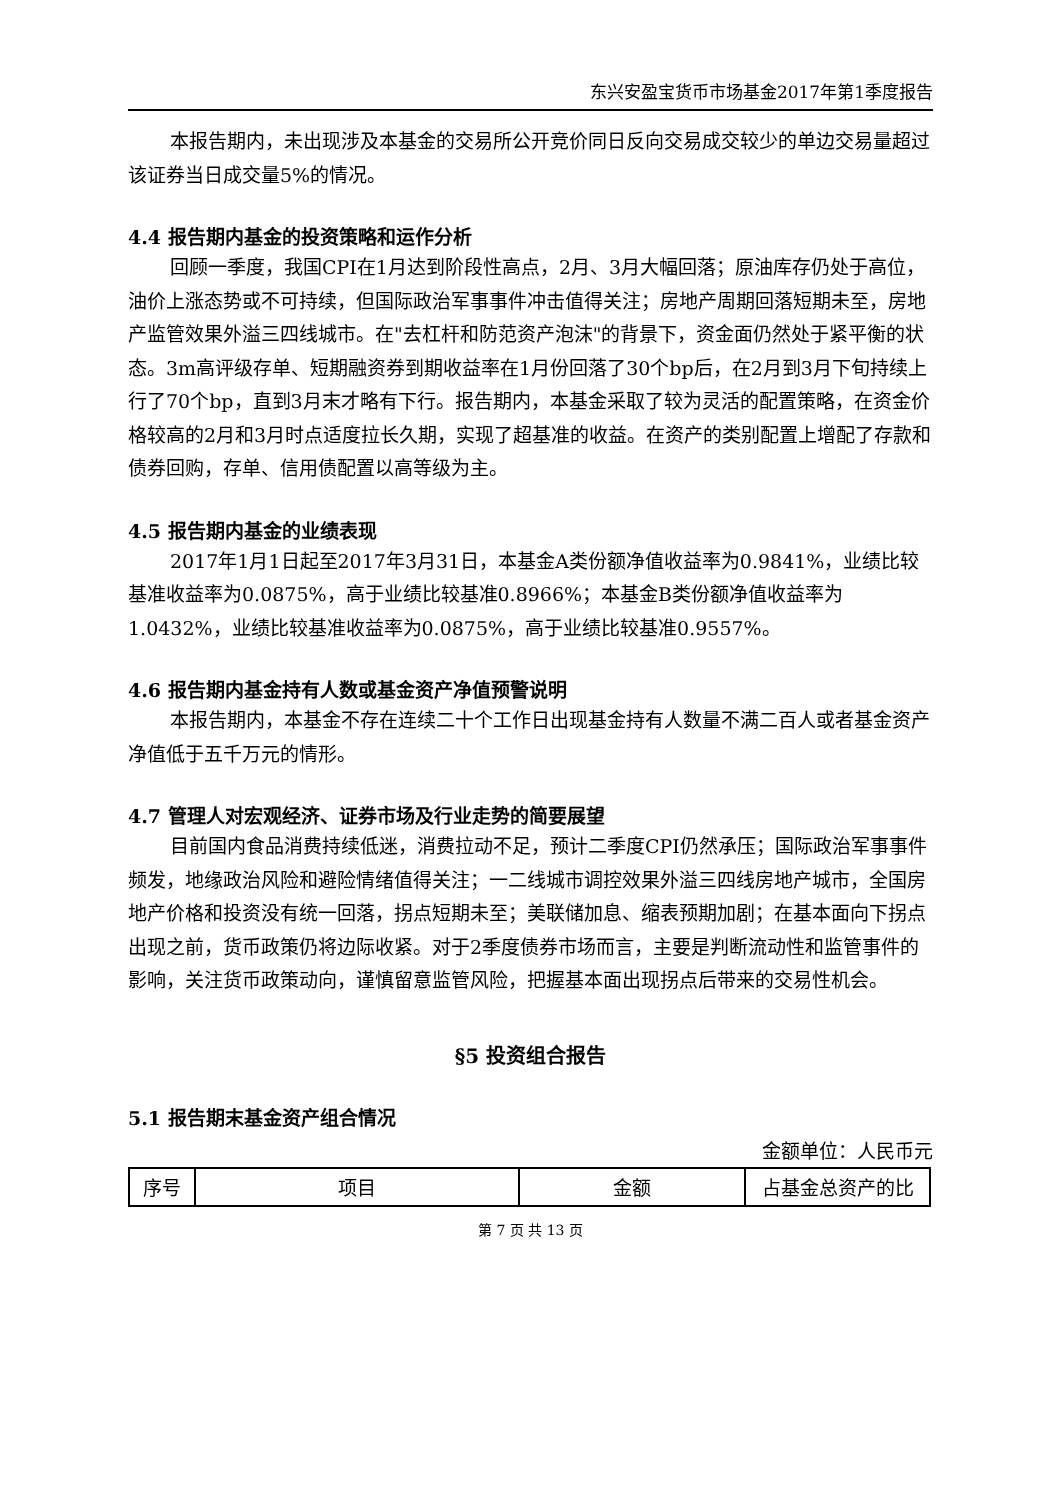东兴安盈宝货币市场基金2017年第1季度报告
本报告期内，未出现涉及本基金的交易所公开竞价同日反向交易成交较少的单边交易量超过该证券当日成交量5%的情况。
4.4 报告期内基金的投资策略和运作分析
回顾一季度，我国CPI在1月达到阶段性高点，2月、3月大幅回落；原油库存仍处于高位，油价上涨态势或不可持续，但国际政治军事事件冲击值得关注；房地产周期回落短期未至，房地产监管效果外溢三四线城市。在"去杠杆和防范资产泡沫"的背景下，资金面仍然处于紧平衡的状态。3m高评级存单、短期融资券到期收益率在1月份回落了30个bp后，在2月到3月下旬持续上行了70个bp，直到3月末才略有下行。报告期内，本基金采取了较为灵活的配置策略，在资金价格较高的2月和3月时点适度拉长久期，实现了超基准的收益。在资产的类别配置上增配了存款和债券回购，存单、信用债配置以高等级为主。
4.5 报告期内基金的业绩表现
2017年1月1日起至2017年3月31日，本基金A类份额净值收益率为0.9841%，业绩比较基准收益率为0.0875%，高于业绩比较基准0.8966%；本基金B类份额净值收益率为1.0432%，业绩比较基准收益率为0.0875%，高于业绩比较基准0.9557%。
4.6 报告期内基金持有人数或基金资产净值预警说明
本报告期内，本基金不存在连续二十个工作日出现基金持有人数量不满二百人或者基金资产净值低于五千万元的情形。
4.7 管理人对宏观经济、证券市场及行业走势的简要展望
目前国内食品消费持续低迷，消费拉动不足，预计二季度CPI仍然承压；国际政治军事事件频发，地缘政治风险和避险情绪值得关注；一二线城市调控效果外溢三四线房地产城市，全国房地产价格和投资没有统一回落，拐点短期未至；美联储加息、缩表预期加剧；在基本面向下拐点出现之前，货币政策仍将边际收紧。对于2季度债券市场而言，主要是判断流动性和监管事件的影响，关注货币政策动向，谨慎留意监管风险，把握基本面出现拐点后带来的交易性机会。
§5 投资组合报告
5.1 报告期末基金资产组合情况
金额单位：人民币元
| 序号 | 项目 | 金额 | 占基金总资产的比 |
第 7 页 共 13 页